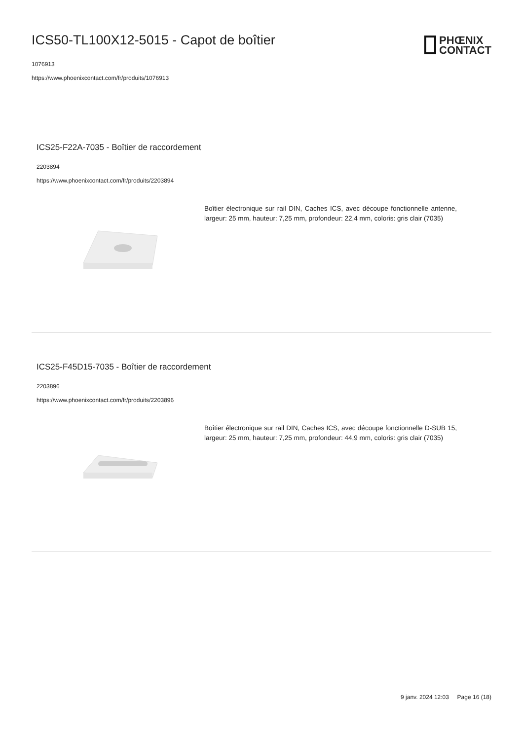ICS50-TL100X12-5015 - Capot de boîtier
1076913
https://www.phoenixcontact.com/fr/produits/1076913
PHŒNIX
CONTACT
ICS25-F22A-7035 - Boîtier de raccordement
2203894
https://www.phoenixcontact.com/fr/produits/2203894
Boîtier électronique sur rail DIN, Caches ICS, avec découpe fonctionnelle antenne, largeur: 25 mm, hauteur: 7,25 mm, profondeur: 22,4 mm, coloris: gris clair (7035)
ICS25-F45D15-7035 - Boîtier de raccordement
2203896
https://www.phoenixcontact.com/fr/produits/2203896
Boîtier électronique sur rail DIN, Caches ICS, avec découpe fonctionnelle D-SUB 15, largeur: 25 mm, hauteur: 7,25 mm, profondeur: 44,9 mm, coloris: gris clair (7035)
9 janv. 2024 12:03 Page 16 (18)